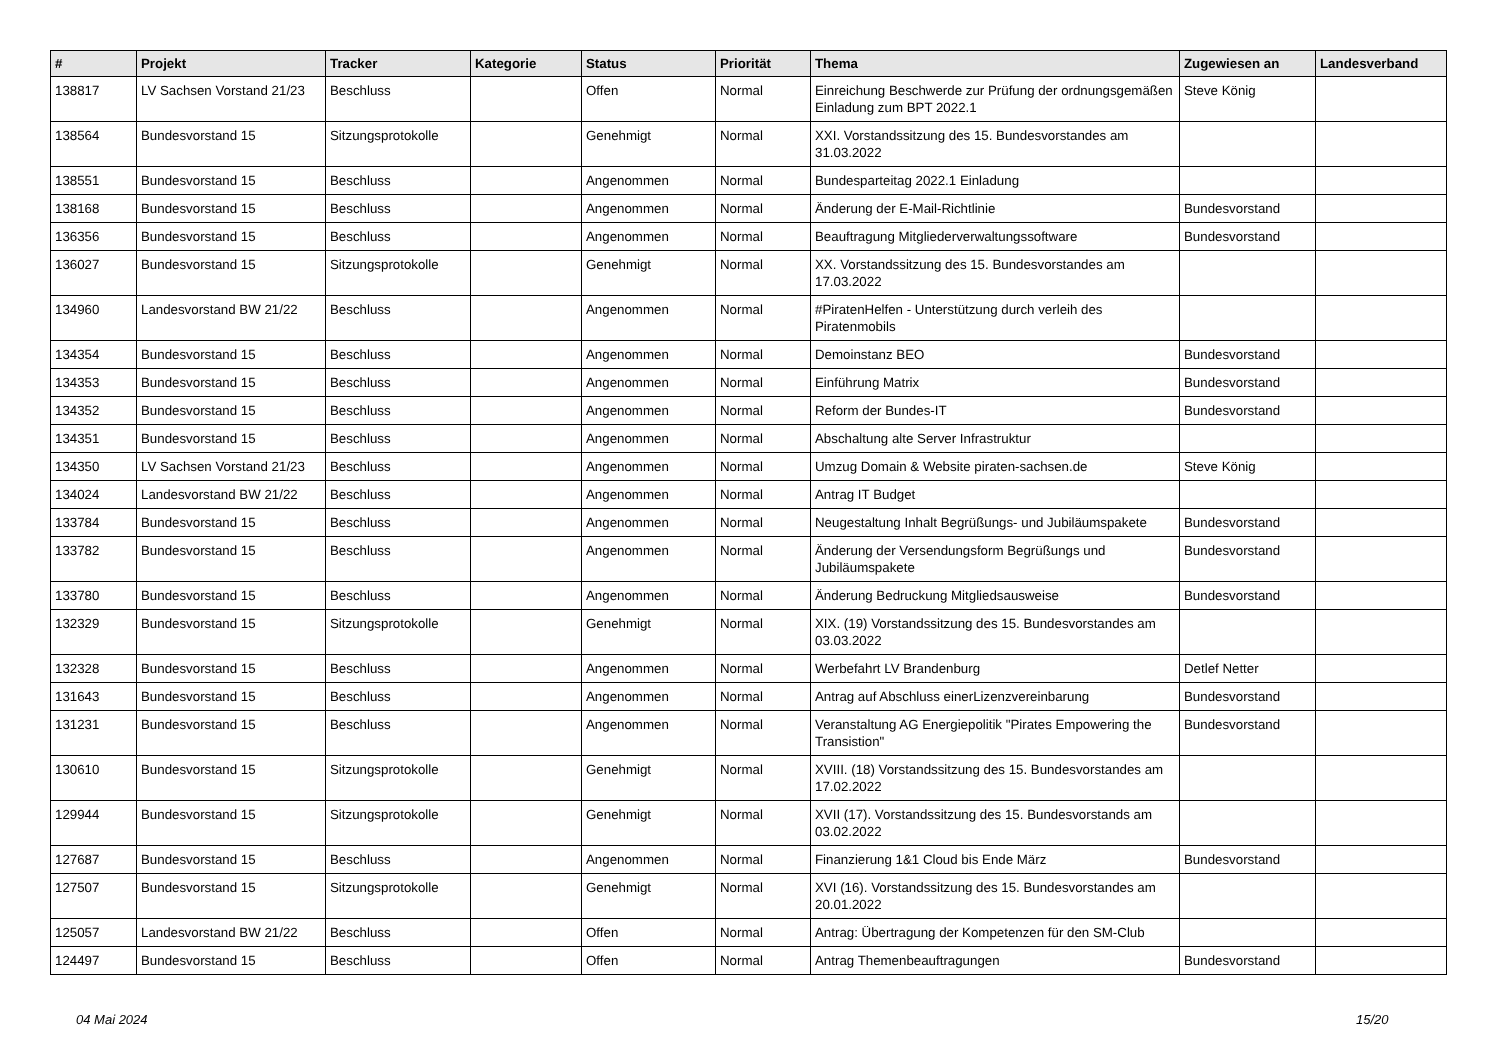| # | Projekt | Tracker | Kategorie | Status | Priorität | Thema | Zugewiesen an | Landesverband |
| --- | --- | --- | --- | --- | --- | --- | --- | --- |
| 138817 | LV Sachsen Vorstand 21/23 | Beschluss | | Offen | Normal | Einreichung Beschwerde zur Prüfung der ordnungsgemäßen Einladung zum BPT 2022.1 | Steve König | |
| 138564 | Bundesvorstand 15 | Sitzungsprotokolle | | Genehmigt | Normal | XXI. Vorstandssitzung des 15. Bundesvorstandes am 31.03.2022 | | |
| 138551 | Bundesvorstand 15 | Beschluss | | Angenommen | Normal | Bundesparteitag 2022.1 Einladung | | |
| 138168 | Bundesvorstand 15 | Beschluss | | Angenommen | Normal | Änderung der E-Mail-Richtlinie | Bundesvorstand | |
| 136356 | Bundesvorstand 15 | Beschluss | | Angenommen | Normal | Beauftragung Mitgliederverwaltungssoftware | Bundesvorstand | |
| 136027 | Bundesvorstand 15 | Sitzungsprotokolle | | Genehmigt | Normal | XX. Vorstandssitzung des 15. Bundesvorstandes am 17.03.2022 | | |
| 134960 | Landesvorstand BW 21/22 | Beschluss | | Angenommen | Normal | #PiratenHelfen - Unterstützung durch verleih des Piratenmobils | | |
| 134354 | Bundesvorstand 15 | Beschluss | | Angenommen | Normal | Demoinstanz BEO | Bundesvorstand | |
| 134353 | Bundesvorstand 15 | Beschluss | | Angenommen | Normal | Einführung Matrix | Bundesvorstand | |
| 134352 | Bundesvorstand 15 | Beschluss | | Angenommen | Normal | Reform der Bundes-IT | Bundesvorstand | |
| 134351 | Bundesvorstand 15 | Beschluss | | Angenommen | Normal | Abschaltung alte Server Infrastruktur | | |
| 134350 | LV Sachsen Vorstand 21/23 | Beschluss | | Angenommen | Normal | Umzug Domain & Website piraten-sachsen.de | Steve König | |
| 134024 | Landesvorstand BW 21/22 | Beschluss | | Angenommen | Normal | Antrag IT Budget | | |
| 133784 | Bundesvorstand 15 | Beschluss | | Angenommen | Normal | Neugestaltung Inhalt Begrüßungs- und Jubiläumspakete | Bundesvorstand | |
| 133782 | Bundesvorstand 15 | Beschluss | | Angenommen | Normal | Änderung der Versendungsform Begrüßungs und Jubiläumspakete | Bundesvorstand | |
| 133780 | Bundesvorstand 15 | Beschluss | | Angenommen | Normal | Änderung Bedruckung Mitgliedsausweise | Bundesvorstand | |
| 132329 | Bundesvorstand 15 | Sitzungsprotokolle | | Genehmigt | Normal | XIX. (19) Vorstandssitzung des 15. Bundesvorstandes am 03.03.2022 | | |
| 132328 | Bundesvorstand 15 | Beschluss | | Angenommen | Normal | Werbefahrt LV Brandenburg | Detlef Netter | |
| 131643 | Bundesvorstand 15 | Beschluss | | Angenommen | Normal | Antrag auf Abschluss einerLizenzvereinbarung | Bundesvorstand | |
| 131231 | Bundesvorstand 15 | Beschluss | | Angenommen | Normal | Veranstaltung AG Energiepolitik "Pirates Empowering the Transistion" | Bundesvorstand | |
| 130610 | Bundesvorstand 15 | Sitzungsprotokolle | | Genehmigt | Normal | XVIII. (18) Vorstandssitzung des 15. Bundesvorstandes am 17.02.2022 | | |
| 129944 | Bundesvorstand 15 | Sitzungsprotokolle | | Genehmigt | Normal | XVII (17). Vorstandssitzung des 15. Bundesvorstands am 03.02.2022 | | |
| 127687 | Bundesvorstand 15 | Beschluss | | Angenommen | Normal | Finanzierung 1&1 Cloud bis Ende März | Bundesvorstand | |
| 127507 | Bundesvorstand 15 | Sitzungsprotokolle | | Genehmigt | Normal | XVI (16). Vorstandssitzung des 15. Bundesvorstandes am 20.01.2022 | | |
| 125057 | Landesvorstand BW 21/22 | Beschluss | | Offen | Normal | Antrag: Übertragung der Kompetenzen für den SM-Club | | |
| 124497 | Bundesvorstand 15 | Beschluss | | Offen | Normal | Antrag Themenbeauftragungen | Bundesvorstand | |
04 Mai 2024 15/20